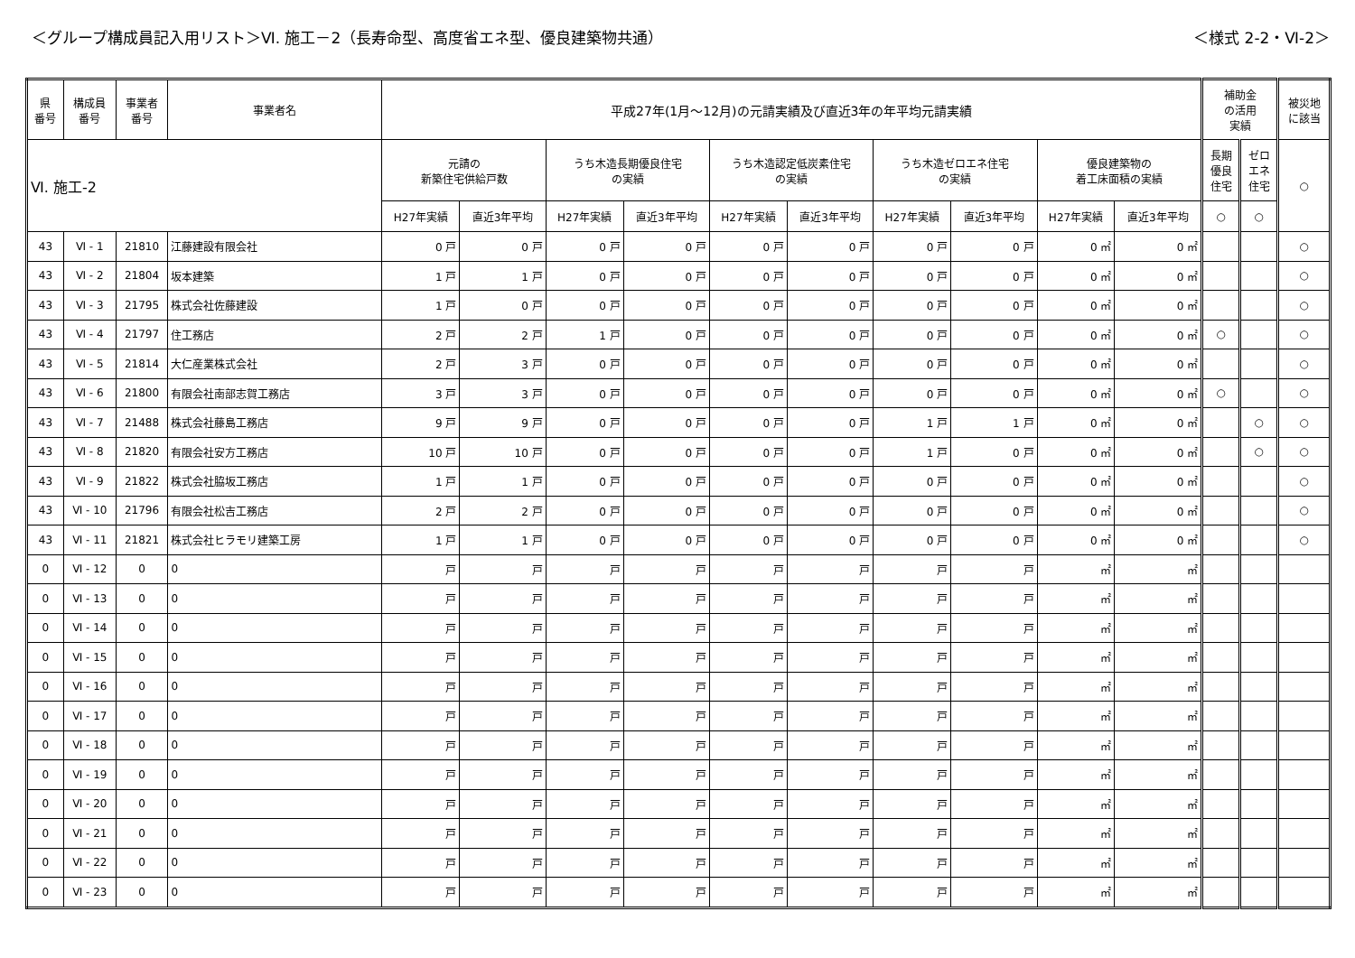＜グループ構成員記入用リスト＞Ⅵ. 施工－2（長寿命型、高度省エネ型、優良建築物共通）
＜様式 2-2・Ⅵ-2＞
| 県 番号 | 構成員 番号 | 事業者 番号 | 事業者名 | 平成27年(1月～12月)の元請実績及び直近3年の年平均元請実績 | | | | | | | | | | 補助金 の活用 実績 | | 被災地 に該当 |
| --- | --- | --- | --- | --- | --- | --- | --- | --- | --- | --- | --- | --- | --- | --- | --- | --- |
| Ⅵ. 施工-2 | | | | 元請の 新築住宅供給戸数 | | うち木造長期優良住宅 の実績 | | うち木造認定低炭素住宅 の実績 | | うち木造ゼロエネ住宅 の実績 | | 優良建築物の 着工床面積の実績 | | 長期 優良 住宅 | ゼロ エネ 住宅 | ○ |
| | | | | H27年実績 | 直近3年平均 | H27年実績 | 直近3年平均 | H27年実績 | 直近3年平均 | H27年実績 | 直近3年平均 | H27年実績 | 直近3年平均 | ○ | ○ | |
| 43 | Ⅵ - 1 | 21810 | 江藤建設有限会社 | 0 戸 | 0 戸 | 0 戸 | 0 戸 | 0 戸 | 0 戸 | 0 戸 | 0 戸 | 0 ㎡ | 0 ㎡ | | | ○ |
| 43 | Ⅵ - 2 | 21804 | 坂本建築 | 1 戸 | 1 戸 | 0 戸 | 0 戸 | 0 戸 | 0 戸 | 0 戸 | 0 戸 | 0 ㎡ | 0 ㎡ | | | ○ |
| 43 | Ⅵ - 3 | 21795 | 株式会社佐藤建設 | 1 戸 | 0 戸 | 0 戸 | 0 戸 | 0 戸 | 0 戸 | 0 戸 | 0 戸 | 0 ㎡ | 0 ㎡ | | | ○ |
| 43 | Ⅵ - 4 | 21797 | 住工務店 | 2 戸 | 2 戸 | 1 戸 | 0 戸 | 0 戸 | 0 戸 | 0 戸 | 0 戸 | 0 ㎡ | 0 ㎡ | ○ | | ○ |
| 43 | Ⅵ - 5 | 21814 | 大仁産業株式会社 | 2 戸 | 3 戸 | 0 戸 | 0 戸 | 0 戸 | 0 戸 | 0 戸 | 0 戸 | 0 ㎡ | 0 ㎡ | | | ○ |
| 43 | Ⅵ - 6 | 21800 | 有限会社南部志賀工務店 | 3 戸 | 3 戸 | 0 戸 | 0 戸 | 0 戸 | 0 戸 | 0 戸 | 0 戸 | 0 ㎡ | 0 ㎡ | ○ | | ○ |
| 43 | Ⅵ - 7 | 21488 | 株式会社藤島工務店 | 9 戸 | 9 戸 | 0 戸 | 0 戸 | 0 戸 | 0 戸 | 1 戸 | 1 戸 | 0 ㎡ | 0 ㎡ | | ○ | ○ |
| 43 | Ⅵ - 8 | 21820 | 有限会社安方工務店 | 10 戸 | 10 戸 | 0 戸 | 0 戸 | 0 戸 | 0 戸 | 1 戸 | 0 戸 | 0 ㎡ | 0 ㎡ | | ○ | ○ |
| 43 | Ⅵ - 9 | 21822 | 株式会社脇坂工務店 | 1 戸 | 1 戸 | 0 戸 | 0 戸 | 0 戸 | 0 戸 | 0 戸 | 0 戸 | 0 ㎡ | 0 ㎡ | | | ○ |
| 43 | Ⅵ - 10 | 21796 | 有限会社松吉工務店 | 2 戸 | 2 戸 | 0 戸 | 0 戸 | 0 戸 | 0 戸 | 0 戸 | 0 戸 | 0 ㎡ | 0 ㎡ | | | ○ |
| 43 | Ⅵ - 11 | 21821 | 株式会社ヒラモリ建築工房 | 1 戸 | 1 戸 | 0 戸 | 0 戸 | 0 戸 | 0 戸 | 0 戸 | 0 戸 | 0 ㎡ | 0 ㎡ | | | ○ |
| 0 | Ⅵ - 12 | 0 | 0 | 戸 | 戸 | 戸 | 戸 | 戸 | 戸 | 戸 | 戸 | ㎡ | ㎡ | | | |
| 0 | Ⅵ - 13 | 0 | 0 | 戸 | 戸 | 戸 | 戸 | 戸 | 戸 | 戸 | 戸 | ㎡ | ㎡ | | | |
| 0 | Ⅵ - 14 | 0 | 0 | 戸 | 戸 | 戸 | 戸 | 戸 | 戸 | 戸 | 戸 | ㎡ | ㎡ | | | |
| 0 | Ⅵ - 15 | 0 | 0 | 戸 | 戸 | 戸 | 戸 | 戸 | 戸 | 戸 | 戸 | ㎡ | ㎡ | | | |
| 0 | Ⅵ - 16 | 0 | 0 | 戸 | 戸 | 戸 | 戸 | 戸 | 戸 | 戸 | 戸 | ㎡ | ㎡ | | | |
| 0 | Ⅵ - 17 | 0 | 0 | 戸 | 戸 | 戸 | 戸 | 戸 | 戸 | 戸 | 戸 | ㎡ | ㎡ | | | |
| 0 | Ⅵ - 18 | 0 | 0 | 戸 | 戸 | 戸 | 戸 | 戸 | 戸 | 戸 | 戸 | ㎡ | ㎡ | | | |
| 0 | Ⅵ - 19 | 0 | 0 | 戸 | 戸 | 戸 | 戸 | 戸 | 戸 | 戸 | 戸 | ㎡ | ㎡ | | | |
| 0 | Ⅵ - 20 | 0 | 0 | 戸 | 戸 | 戸 | 戸 | 戸 | 戸 | 戸 | 戸 | ㎡ | ㎡ | | | |
| 0 | Ⅵ - 21 | 0 | 0 | 戸 | 戸 | 戸 | 戸 | 戸 | 戸 | 戸 | 戸 | ㎡ | ㎡ | | | |
| 0 | Ⅵ - 22 | 0 | 0 | 戸 | 戸 | 戸 | 戸 | 戸 | 戸 | 戸 | 戸 | ㎡ | ㎡ | | | |
| 0 | Ⅵ - 23 | 0 | 0 | 戸 | 戸 | 戸 | 戸 | 戸 | 戸 | 戸 | 戸 | ㎡ | ㎡ | | | |